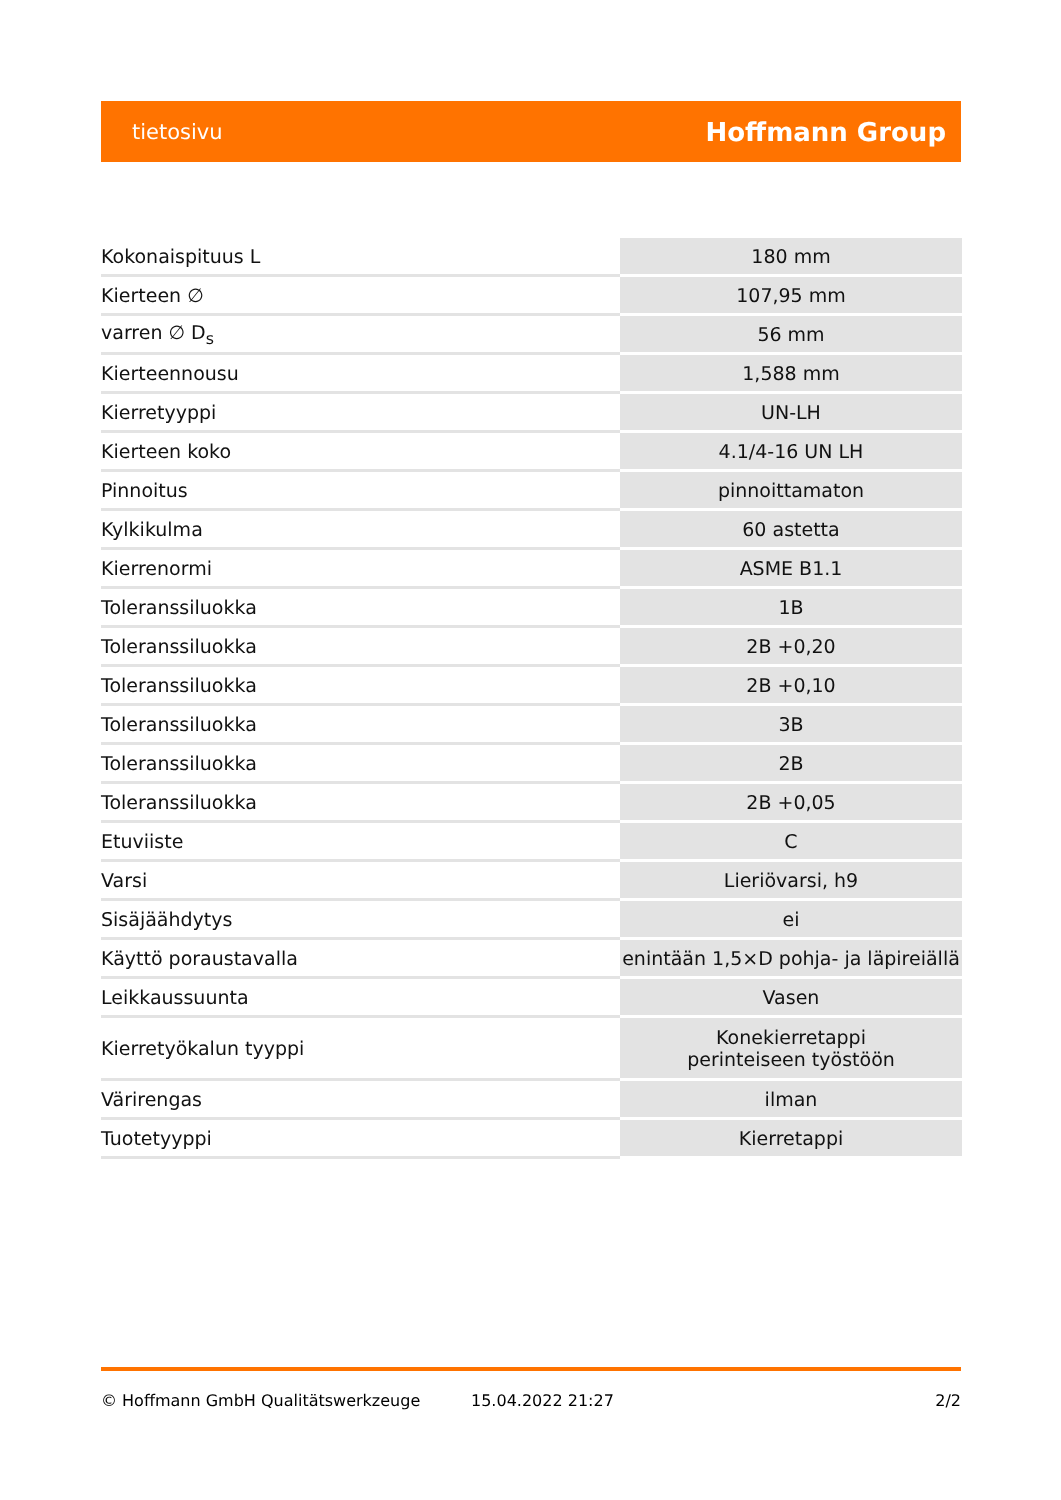tietosivu Hoffmann Group
| Kokonaispituus L | 180 mm |
| Kierteen ∅ | 107,95 mm |
| varren ∅ D<sub>s</sub> | 56 mm |
| Kierteennousu | 1,588 mm |
| Kierretyyppi | UN-LH |
| Kierteen koko | 4.1/4-16 UN LH |
| Pinnoitus | pinnoittamaton |
| Kylkikulma | 60 astetta |
| Kierrenormi | ASME B1.1 |
| Toleranssiluokka | 1B |
| Toleranssiluokka | 2B +0,20 |
| Toleranssiluokka | 2B +0,10 |
| Toleranssiluokka | 3B |
| Toleranssiluokka | 2B |
| Toleranssiluokka | 2B +0,05 |
| Etuviiste | C |
| Varsi | Lieriövarsi, h9 |
| Sisäjäähdytys | ei |
| Käyttö poraustavalla | enintään 1,5×D pohja- ja läpireiällä |
| Leikkaussuunta | Vasen |
| Kierretyökalun tyyppi | Konekierretappi perinteiseen työstöön |
| Värirengas | ilman |
| Tuotetyyppi | Kierretappi |
© Hoffmann GmbH Qualitätswerkzeuge 15.04.2022 21:27 2/2